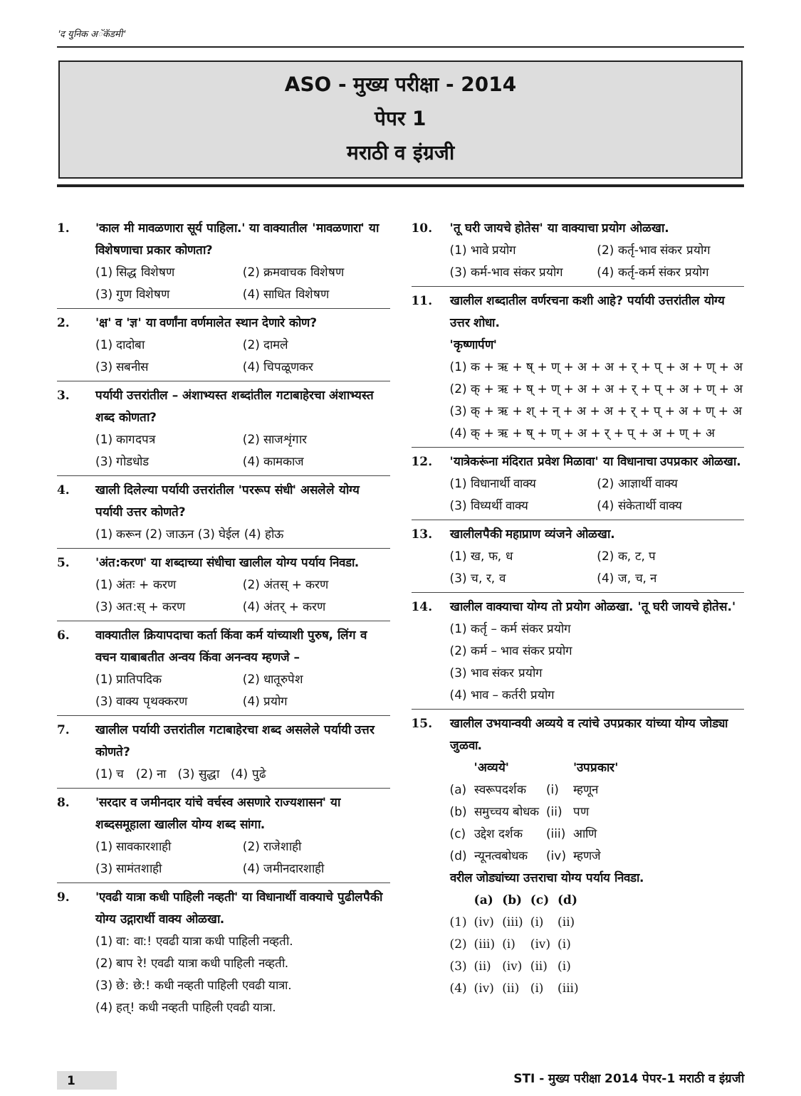'द युनिक अॅकॅडमी'
ASO - मुख्य परीक्षा - 2014
पेपर 1
मराठी व इंग्रजी
1. 'काल मी मावळणारा सूर्य पाहिला.' या वाक्यातील 'मावळणारा' या विशेषणाचा प्रकार कोणता?
(1) सिद्ध विशेषण (2) क्रमवाचक विशेषण (3) गुण विशेषण (4) साधित विशेषण
2. 'क्ष' व 'ज्ञ' या वर्णांना वर्णमालेत स्थान देणारे कोण?
(1) दादोबा (2) दामले (3) सबनीस (4) चिपळूणकर
3. पर्यायी उत्तरांतील – अंशाभ्यस्त शब्दांतील गटाबाहेरचा अंशाभ्यस्त शब्द कोणता?
(1) कागदपत्र (2) साजशृंगार (3) गोडधोड (4) कामकाज
4. खाली दिलेल्या पर्यायी उत्तरांतील 'पररूप संधी' असलेले योग्य पर्यायी उत्तर कोणते?
(1) करून (2) जाऊन (3) घेईल (4) होऊ
5. 'अंत:करण' या शब्दाच्या संधीचा खालील योग्य पर्याय निवडा.
(1) अंतः + करण (2) अंतस् + करण (3) अत:स् + करण (4) अंतर् + करण
6. वाक्यातील क्रियापदाचा कर्ता किंवा कर्म यांच्याशी पुरुष, लिंग व वचन याबाबतीत अन्वय किंवा अनन्वय म्हणजे –
(1) प्रातिपदिक (2) धातूरुपेश (3) वाक्य पृथक्करण (4) प्रयोग
7. खालील पर्यायी उत्तरांतील गटाबाहेरचा शब्द असलेले पर्यायी उत्तर कोणते?
(1) च (2) ना (3) सुद्धा (4) पुढे
8. 'सरदार व जमीनदार यांचे वर्चस्व असणारे राज्यशासन' या शब्दसमूहाला खालील योग्य शब्द सांगा.
(1) सावकारशाही (2) राजेशाही (3) सामंतशाही (4) जमीनदारशाही
9. 'एवढी यात्रा कधी पाहिली नव्हती' या विधानार्थी वाक्याचे पुढीलपैकी योग्य उद्गारार्थी वाक्य ओळखा.
(1) वा: वा:! एवढी यात्रा कधी पाहिली नव्हती.
(2) बाप रे! एवढी यात्रा कधी पाहिली नव्हती.
(3) छे: छे:! कधी नव्हती पाहिली एवढी यात्रा.
(4) हत्! कधी नव्हती पाहिली एवढी यात्रा.
10. 'तू घरी जायचे होतेस' या वाक्याचा प्रयोग ओळखा.
(1) भावे प्रयोग (2) कर्तृ-भाव संकर प्रयोग (3) कर्म-भाव संकर प्रयोग (4) कर्तृ-कर्म संकर प्रयोग
11. खालील शब्दातील वर्णरचना कशी आहे? पर्यायी उत्तरांतील योग्य उत्तर शोधा.
'कृष्णार्पण'
(1) क + ऋ + ष् + ण् + अ + अ + र् + प् + अ + ण् + अ
(2) क् + ऋ + ष् + ण् + अ + अ + र् + प् + अ + ण् + अ
(3) क् + ऋ + श् + न् + अ + अ + र् + प् + अ + ण् + अ
(4) क् + ऋ + ष् + ण् + अ + र् + प् + अ + ण् + अ
12. 'यात्रेकरूंना मंदिरात प्रवेश मिळावा' या विधानाचा उपप्रकार ओळखा.
(1) विधानार्थी वाक्य (2) आज्ञार्थी वाक्य (3) विध्यर्थी वाक्य (4) संकेतार्थी वाक्य
13. खालीलपैकी महाप्राण व्यंजने ओळखा.
(1) ख, फ, ध (2) क, ट, प (3) च, र, व (4) ज, च, न
14. खालील वाक्याचा योग्य तो प्रयोग ओळखा. 'तू घरी जायचे होतेस.'
(1) कर्तृ – कर्म संकर प्रयोग
(2) कर्म – भाव संकर प्रयोग
(3) भाव संकर प्रयोग
(4) भाव – कर्तरी प्रयोग
15. खालील उभयान्वयी अव्यये व त्यांचे उपप्रकार यांच्या योग्य जोड्या जुळवा.
| | 'अव्यये' | | 'उपप्रकार' |
| --- | --- | --- | --- |
| (a) | स्वरूपदर्शक | (i) | म्हणून |
| (b) | समुच्चय बोधक | (ii) | पण |
| (c) | उद्देश दर्शक | (iii) | आणि |
| (d) | न्यूनत्वबोधक | (iv) | म्हणजे |
वरील जोड्यांच्या उत्तराचा योग्य पर्याय निवडा.
| | (a) | (b) | (c) | (d) |
| --- | --- | --- | --- | --- |
| (1) | (iv) | (iii) | (i) | (ii) |
| (2) | (iii) | (i) | (iv) | (i) |
| (3) | (ii) | (iv) | (ii) | (i) |
| (4) | (iv) | (ii) | (i) | (iii) |
1 STI - मुख्य परीक्षा 2014 पेपर-1 मराठी व इंग्रजी